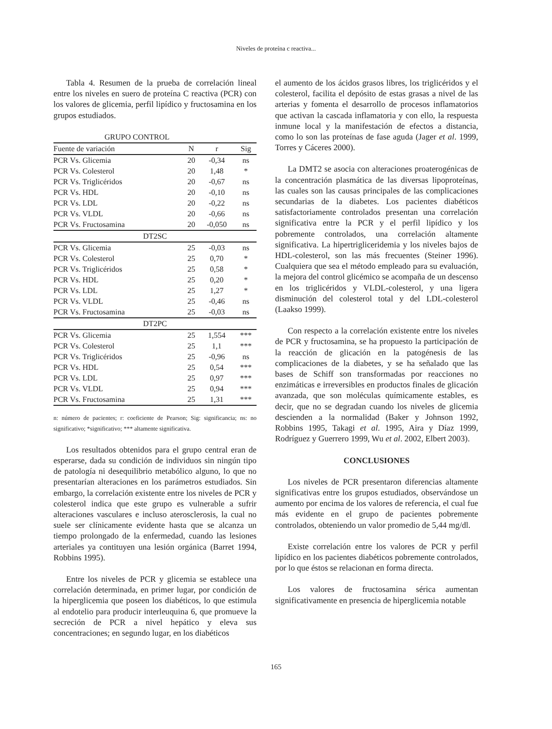Niveles de proteína c reactiva...
Tabla 4. Resumen de la prueba de correlación lineal entre los niveles en suero de proteína C reactiva (PCR) con los valores de glicemia, perfil lipídico y fructosamina en los grupos estudiados.
| GRUPO CONTROL | | | |
| --- | --- | --- | --- |
| Fuente de variación | N | r | Sig |
| PCR Vs. Glicemia | 20 | -0,34 | ns |
| PCR Vs. Colesterol | 20 | 1,48 | * |
| PCR Vs. Triglicéridos | 20 | -0,67 | ns |
| PCR Vs. HDL | 20 | -0,10 | ns |
| PCR Vs. LDL | 20 | -0,22 | ns |
| PCR Vs. VLDL | 20 | -0,66 | ns |
| PCR Vs. Fructosamina | 20 | -0,050 | ns |
| DT2SC | | | |
| PCR Vs. Glicemia | 25 | -0,03 | ns |
| PCR Vs. Colesterol | 25 | 0,70 | * |
| PCR Vs. Triglicéridos | 25 | 0,58 | * |
| PCR Vs. HDL | 25 | 0,20 | * |
| PCR Vs. LDL | 25 | 1,27 | * |
| PCR Vs. VLDL | 25 | -0,46 | ns |
| PCR Vs. Fructosamina | 25 | -0,03 | ns |
| DT2PC | | | |
| PCR Vs. Glicemia | 25 | 1,554 | *** |
| PCR Vs. Colesterol | 25 | 1,1 | *** |
| PCR Vs. Triglicéridos | 25 | -0,96 | ns |
| PCR Vs. HDL | 25 | 0,54 | *** |
| PCR Vs. LDL | 25 | 0,97 | *** |
| PCR Vs. VLDL | 25 | 0,94 | *** |
| PCR Vs. Fructosamina | 25 | 1,31 | *** |
n: número de pacientes; r: coeficiente de Pearson; Sig: significancia; ns: no significativo; *significativo; *** altamente significativa.
Los resultados obtenidos para el grupo central eran de esperarse, dada su condición de individuos sin ningún tipo de patología ni desequilibrio metabólico alguno, lo que no presentarían alteraciones en los parámetros estudiados. Sin embargo, la correlación existente entre los niveles de PCR y colesterol indica que este grupo es vulnerable a sufrir alteraciones vasculares e incluso aterosclerosis, la cual no suele ser clínicamente evidente hasta que se alcanza un tiempo prolongado de la enfermedad, cuando las lesiones arteriales ya contituyen una lesión orgánica (Barret 1994, Robbins 1995).
Entre los niveles de PCR y glicemia se establece una correlación determinada, en primer lugar, por condición de la hiperglicemia que poseen los diabéticos, lo que estimula al endotelio para producir interleuquina 6, que promueve la secreción de PCR a nivel hepático y eleva sus concentraciones; en segundo lugar, en los diabéticos
el aumento de los ácidos grasos libres, los triglicéridos y el colesterol, facilita el depósito de estas grasas a nivel de las arterias y fomenta el desarrollo de procesos inflamatorios que activan la cascada inflamatoria y con ello, la respuesta inmune local y la manifestación de efectos a distancia, como lo son las proteínas de fase aguda (Jager et al. 1999, Torres y Cáceres 2000).
La DMT2 se asocia con alteraciones proaterogénicas de la concentración plasmática de las diversas lipoproteínas, las cuales son las causas principales de las complicaciones secundarias de la diabetes. Los pacientes diabéticos satisfactoriamente controlados presentan una correlación significativa entre la PCR y el perfil lipídico y los pobremente controlados, una correlación altamente significativa. La hipertrigliceridemia y los niveles bajos de HDL-colesterol, son las más frecuentes (Steiner 1996). Cualquiera que sea el método empleado para su evaluación, la mejora del control glicémico se acompaña de un descenso en los triglicéridos y VLDL-colesterol, y una ligera disminución del colesterol total y del LDL-colesterol (Laakso 1999).
Con respecto a la correlación existente entre los niveles de PCR y fructosamina, se ha propuesto la participación de la reacción de glicación en la patogénesis de las complicaciones de la diabetes, y se ha señalado que las bases de Schiff son transformadas por reacciones no enzimáticas e irreversibles en productos finales de glicación avanzada, que son moléculas químicamente estables, es decir, que no se degradan cuando los niveles de glicemia descienden a la normalidad (Baker y Johnson 1992, Robbins 1995, Takagi et al. 1995, Aira y Díaz 1999, Rodríguez y Guerrero 1999, Wu et al. 2002, Elbert 2003).
CONCLUSIONES
Los niveles de PCR presentaron diferencias altamente significativas entre los grupos estudiados, observándose un aumento por encima de los valores de referencia, el cual fue más evidente en el grupo de pacientes pobremente controlados, obteniendo un valor promedio de 5,44 mg/dl.
Existe correlación entre los valores de PCR y perfil lipídico en los pacientes diabéticos pobremente controlados, por lo que éstos se relacionan en forma directa.
Los valores de fructosamina sérica aumentan significativamente en presencia de hiperglicemia notable
165